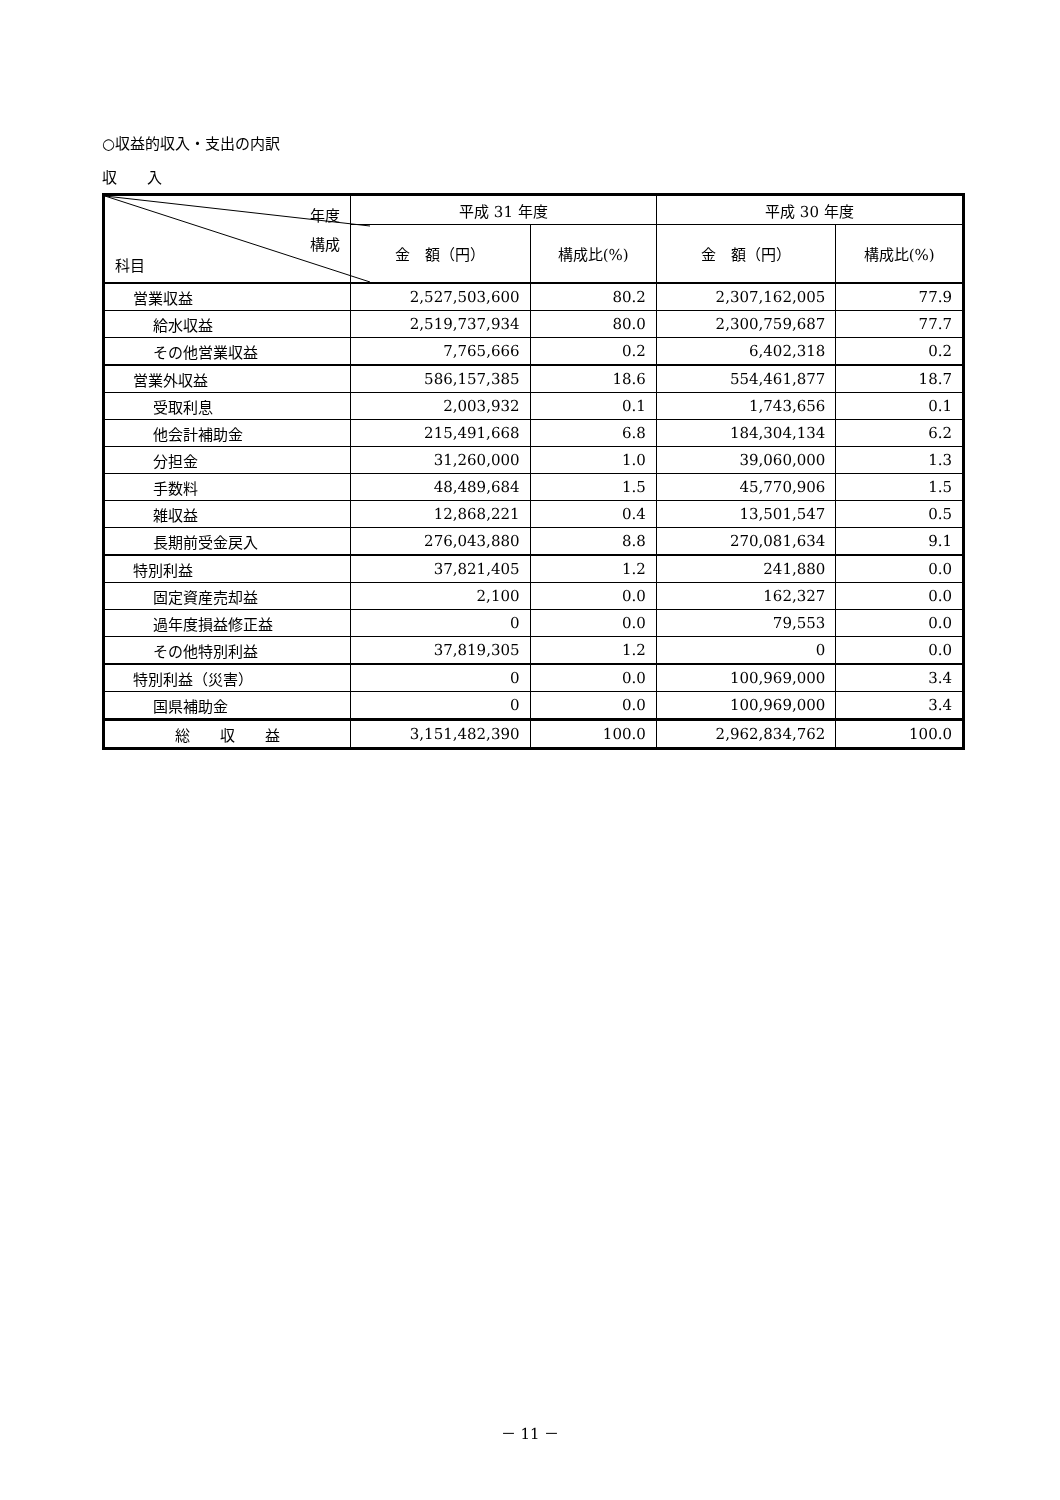○収益的収入・支出の内訳
収　　入
| 年度 構成 科目 | 平成 31 年度 | | 平成 30 年度 | |
| --- | --- | --- | --- | --- |
| | 金 額（円） | 構成比(%) | 金 額（円） | 構成比(%) |
| 営業収益 | 2,527,503,600 | 80.2 | 2,307,162,005 | 77.9 |
| 給水収益 | 2,519,737,934 | 80.0 | 2,300,759,687 | 77.7 |
| その他営業収益 | 7,765,666 | 0.2 | 6,402,318 | 0.2 |
| 営業外収益 | 586,157,385 | 18.6 | 554,461,877 | 18.7 |
| 受取利息 | 2,003,932 | 0.1 | 1,743,656 | 0.1 |
| 他会計補助金 | 215,491,668 | 6.8 | 184,304,134 | 6.2 |
| 分担金 | 31,260,000 | 1.0 | 39,060,000 | 1.3 |
| 手数料 | 48,489,684 | 1.5 | 45,770,906 | 1.5 |
| 雑収益 | 12,868,221 | 0.4 | 13,501,547 | 0.5 |
| 長期前受金戻入 | 276,043,880 | 8.8 | 270,081,634 | 9.1 |
| 特別利益 | 37,821,405 | 1.2 | 241,880 | 0.0 |
| 固定資産売却益 | 2,100 | 0.0 | 162,327 | 0.0 |
| 過年度損益修正益 | 0 | 0.0 | 79,553 | 0.0 |
| その他特別利益 | 37,819,305 | 1.2 | 0 | 0.0 |
| 特別利益（災害） | 0 | 0.0 | 100,969,000 | 3.4 |
| 国県補助金 | 0 | 0.0 | 100,969,000 | 3.4 |
| 総 収 益 | 3,151,482,390 | 100.0 | 2,962,834,762 | 100.0 |
－ 11 －